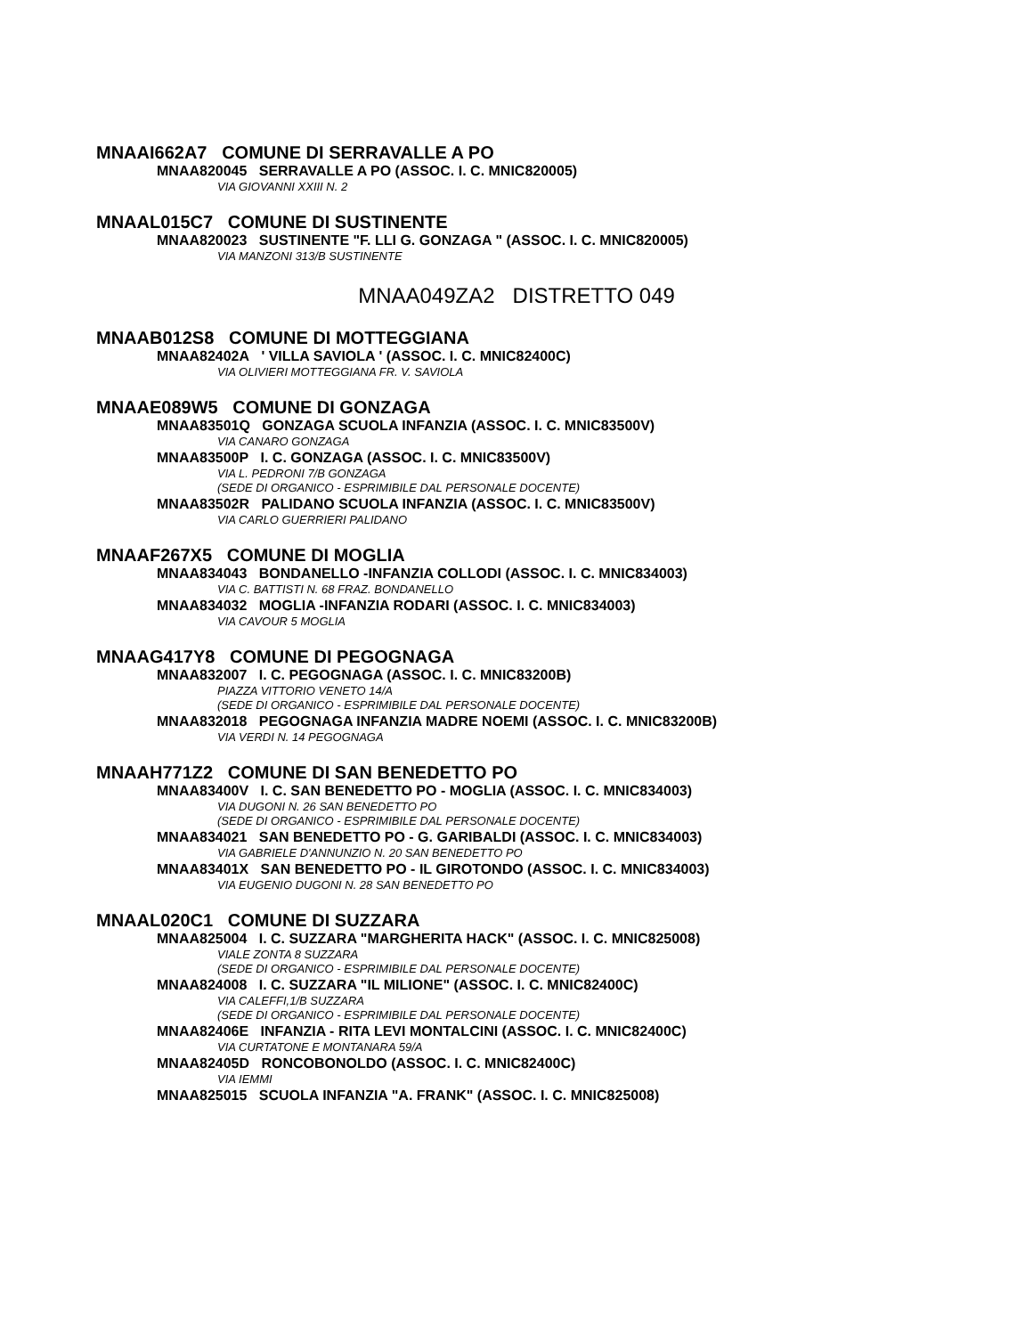MNAAI662A7 COMUNE DI SERRAVALLE A PO
MNAA820045 SERRAVALLE A PO (ASSOC. I. C. MNIC820005)
VIA GIOVANNI XXIII N. 2
MNAAL015C7 COMUNE DI SUSTINENTE
MNAA820023 SUSTINENTE "F. LLI G. GONZAGA " (ASSOC. I. C. MNIC820005)
VIA MANZONI 313/B SUSTINENTE
MNAA049ZA2 DISTRETTO 049
MNAAB012S8 COMUNE DI MOTTEGGIANA
MNAA82402A ' VILLA SAVIOLA ' (ASSOC. I. C. MNIC82400C)
VIA OLIVIERI MOTTEGGIANA FR. V. SAVIOLA
MNAAE089W5 COMUNE DI GONZAGA
MNAA83501Q GONZAGA SCUOLA INFANZIA (ASSOC. I. C. MNIC83500V)
VIA CANARO GONZAGA
MNAA83500P I. C. GONZAGA (ASSOC. I. C. MNIC83500V)
VIA L. PEDRONI 7/B GONZAGA
(SEDE DI ORGANICO - ESPRIMIBILE DAL PERSONALE DOCENTE)
MNAA83502R PALIDANO SCUOLA INFANZIA (ASSOC. I. C. MNIC83500V)
VIA CARLO GUERRIERI PALIDANO
MNAAF267X5 COMUNE DI MOGLIA
MNAA834043 BONDANELLO -INFANZIA COLLODI (ASSOC. I. C. MNIC834003)
VIA C. BATTISTI N. 68 FRAZ. BONDANELLO
MNAA834032 MOGLIA -INFANZIA RODARI (ASSOC. I. C. MNIC834003)
VIA CAVOUR 5 MOGLIA
MNAAG417Y8 COMUNE DI PEGOGNAGA
MNAA832007 I. C. PEGOGNAGA (ASSOC. I. C. MNIC83200B)
PIAZZA VITTORIO VENETO 14/A
(SEDE DI ORGANICO - ESPRIMIBILE DAL PERSONALE DOCENTE)
MNAA832018 PEGOGNAGA INFANZIA MADRE NOEMI (ASSOC. I. C. MNIC83200B)
VIA VERDI N. 14 PEGOGNAGA
MNAAH771Z2 COMUNE DI SAN BENEDETTO PO
MNAA83400V I. C. SAN BENEDETTO PO - MOGLIA (ASSOC. I. C. MNIC834003)
VIA DUGONI N. 26 SAN BENEDETTO PO
(SEDE DI ORGANICO - ESPRIMIBILE DAL PERSONALE DOCENTE)
MNAA834021 SAN BENEDETTO PO - G. GARIBALDI (ASSOC. I. C. MNIC834003)
VIA GABRIELE D'ANNUNZIO N. 20 SAN BENEDETTO PO
MNAA83401X SAN BENEDETTO PO - IL GIROTONDO (ASSOC. I. C. MNIC834003)
VIA EUGENIO DUGONI N. 28 SAN BENEDETTO PO
MNAAL020C1 COMUNE DI SUZZARA
MNAA825004 I. C. SUZZARA "MARGHERITA HACK" (ASSOC. I. C. MNIC825008)
VIALE ZONTA 8 SUZZARA
(SEDE DI ORGANICO - ESPRIMIBILE DAL PERSONALE DOCENTE)
MNAA824008 I. C. SUZZARA "IL MILIONE" (ASSOC. I. C. MNIC82400C)
VIA CALEFFI,1/B SUZZARA
(SEDE DI ORGANICO - ESPRIMIBILE DAL PERSONALE DOCENTE)
MNAA82406E INFANZIA - RITA LEVI MONTALCINI (ASSOC. I. C. MNIC82400C)
VIA CURTATONE E MONTANARA 59/A
MNAA82405D RONCOBONOLDO (ASSOC. I. C. MNIC82400C)
VIA IEMMI
MNAA825015 SCUOLA INFANZIA "A. FRANK" (ASSOC. I. C. MNIC825008)